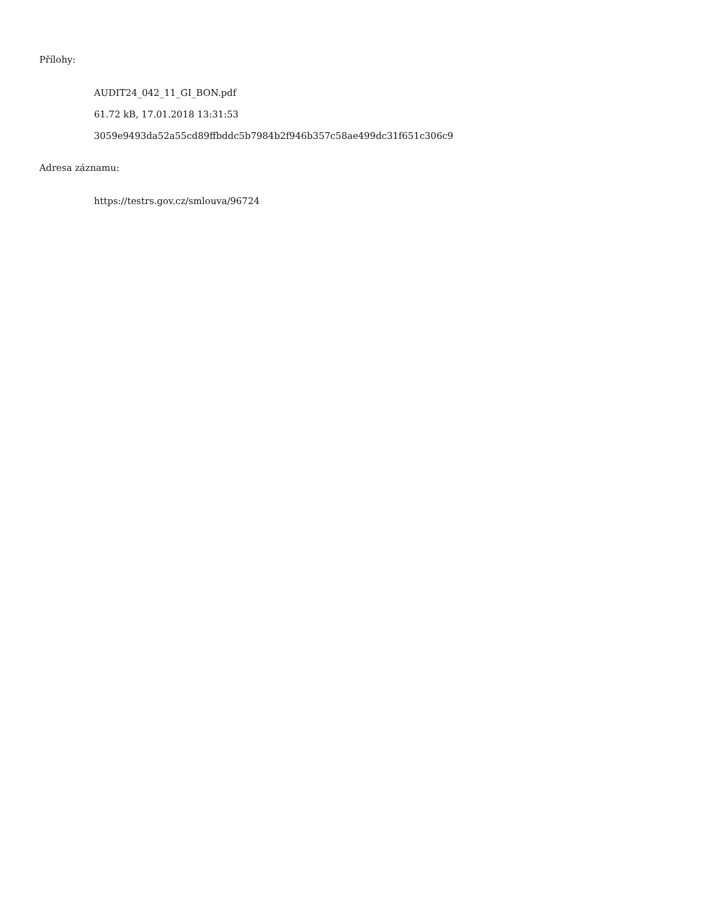Přílohy:
AUDIT24_042_11_GI_BON.pdf
61.72 kB, 17.01.2018 13:31:53
3059e9493da52a55cd89ffbddc5b7984b2f946b357c58ae499dc31f651c306c9
Adresa záznamu:
https://testrs.gov.cz/smlouva/96724